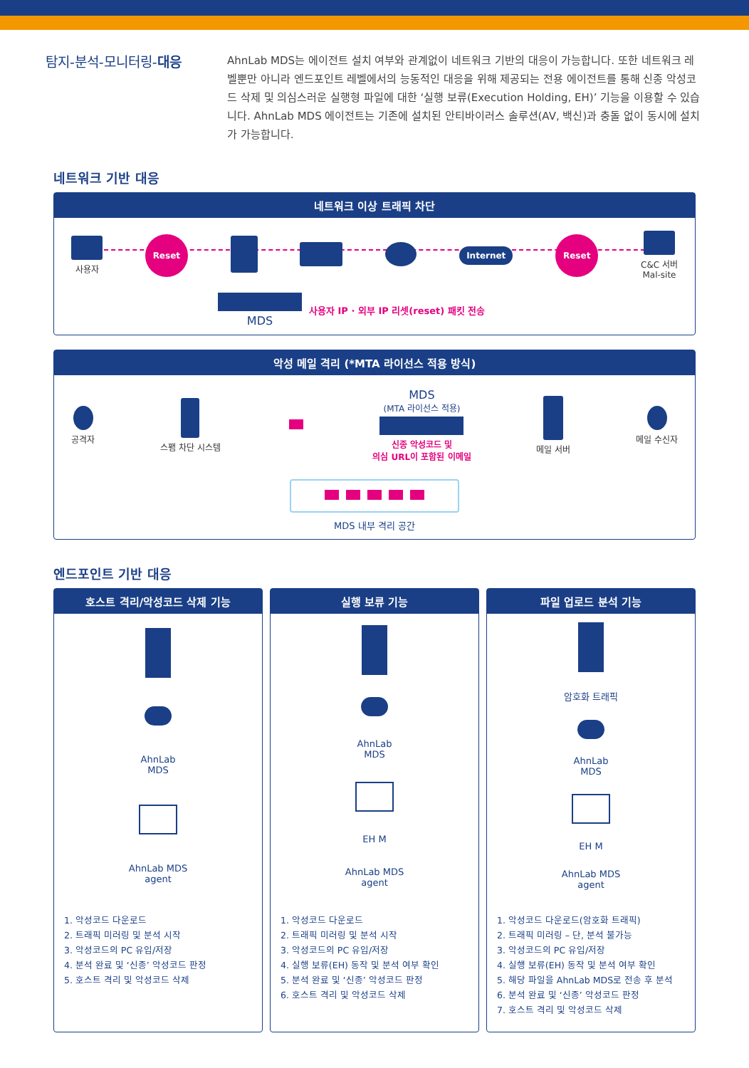탐지-분석-모니터링-대응
AhnLab MDS는 에이전트 설치 여부와 관계없이 네트워크 기반의 대응이 가능합니다. 또한 네트워크 레벨뿐만 아니라 엔드포인트 레벨에서의 능동적인 대응을 위해 제공되는 전용 에이전트를 통해 신종 악성코드 삭제 및 의심스러운 실행형 파일에 대한 ‘실행 보류(Execution Holding, EH)’ 기능을 이용할 수 있습니다. AhnLab MDS 에이전트는 기존에 설치된 안티바이러스 솔루션(AV, 백신)과 충돌 없이 동시에 설치가 가능합니다.
네트워크 기반 대응
네트워크 이상 트래픽 차단
사용자
Reset
Internet
Reset
C&C 서버
Mal-site
MDS
사용자 IP · 외부 IP 리셋(reset) 패킷 전송
악성 메일 격리 (*MTA 라이선스 적용 방식)
공격자 스팸 차단 시스템
MDS
(MTA 라이선스 적용)
신종 악성코드 및
의심 URL이 포함된 이메일
메일 서버 메일 수신자
MDS 내부 격리 공간
엔드포인트 기반 대응
호스트 격리/악성코드 삭제 기능
AhnLab
MDS
AhnLab MDS
agent
1. 악성코드 다운로드
2. 트래픽 미러링 및 분석 시작
3. 악성코드의 PC 유입/저장
4. 분석 완료 및 ‘신종’ 악성코드 판정
5. 호스트 격리 및 악성코드 삭제
실행 보류 기능
AhnLab
MDS
EH M
AhnLab MDS
agent
1. 악성코드 다운로드
2. 트래픽 미러링 및 분석 시작
3. 악성코드의 PC 유입/저장
4. 실행 보류(EH) 동작 및 분석 여부 확인
5. 분석 완료 및 ‘신종’ 악성코드 판정
6. 호스트 격리 및 악성코드 삭제
파일 업로드 분석 기능
암호화 트래픽
AhnLab
MDS
EH M
AhnLab MDS
agent
1. 악성코드 다운로드(암호화 트래픽)
2. 트래픽 미러링 – 단, 분석 불가능
3. 악성코드의 PC 유입/저장
4. 실행 보류(EH) 동작 및 분석 여부 확인
5. 해당 파일을 AhnLab MDS로 전송 후 분석
6. 분석 완료 및 ‘신종’ 악성코드 판정
7. 호스트 격리 및 악성코드 삭제